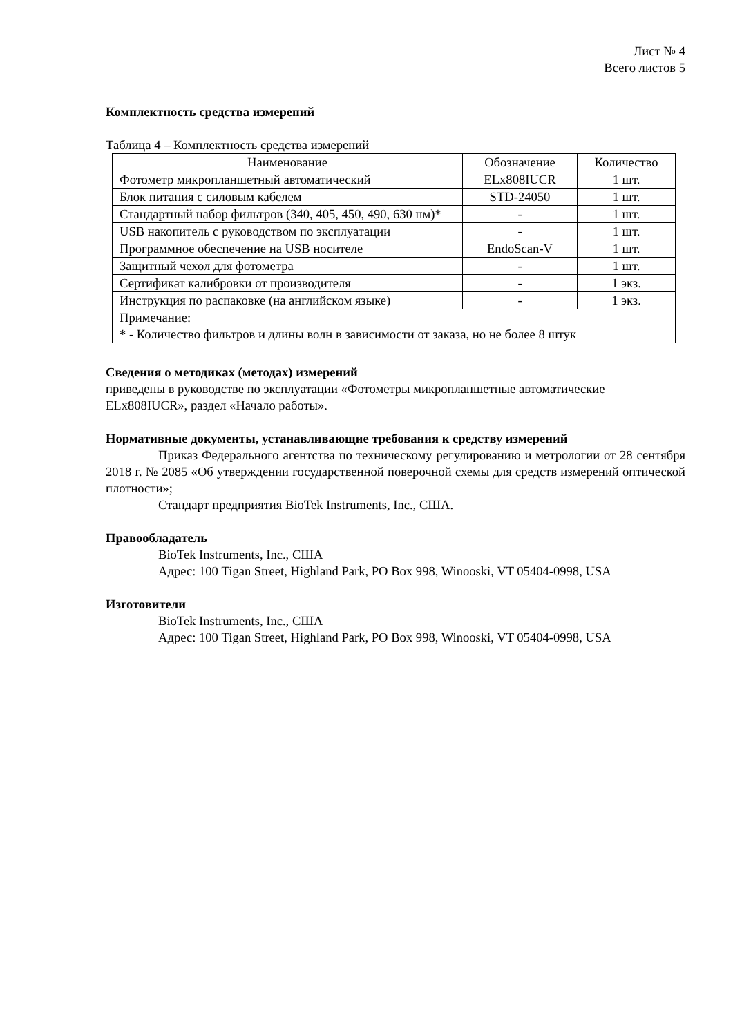Лист № 4
Всего листов 5
Комплектность средства измерений
Таблица 4 – Комплектность средства измерений
| Наименование | Обозначение | Количество |
| --- | --- | --- |
| Фотометр микропланшетный автоматический | ELx808IUCR | 1 шт. |
| Блок питания с силовым кабелем | STD-24050 | 1 шт. |
| Стандартный набор фильтров (340, 405, 450, 490, 630 нм)* | - | 1 шт. |
| USB накопитель с руководством по эксплуатации | - | 1 шт. |
| Программное обеспечение на USB носителе | EndoScan-V | 1 шт. |
| Защитный чехол для фотометра | - | 1 шт. |
| Сертификат калибровки от производителя | - | 1 экз. |
| Инструкция по распаковке (на английском языке) | - | 1 экз. |
| Примечание: * - Количество фильтров и длины волн в зависимости от заказа, но не более 8 штук | | |
Сведения о методиках (методах) измерений
приведены в руководстве по эксплуатации «Фотометры микропланшетные автоматические ELx808IUCR», раздел «Начало работы».
Нормативные документы, устанавливающие требования к средству измерений
Приказ Федерального агентства по техническому регулированию и метрологии от 28 сентября 2018 г. № 2085 «Об утверждении государственной поверочной схемы для средств измерений оптической плотности»;
Стандарт предприятия BioTek Instruments, Inc., США.
Правообладатель
BioTek Instruments, Inc., США
Адрес: 100 Tigan Street, Highland Park, PO Box 998, Winooski, VT 05404-0998, USA
Изготовители
BioTek Instruments, Inc., США
Адрес: 100 Tigan Street, Highland Park, PO Box 998, Winooski, VT 05404-0998, USA